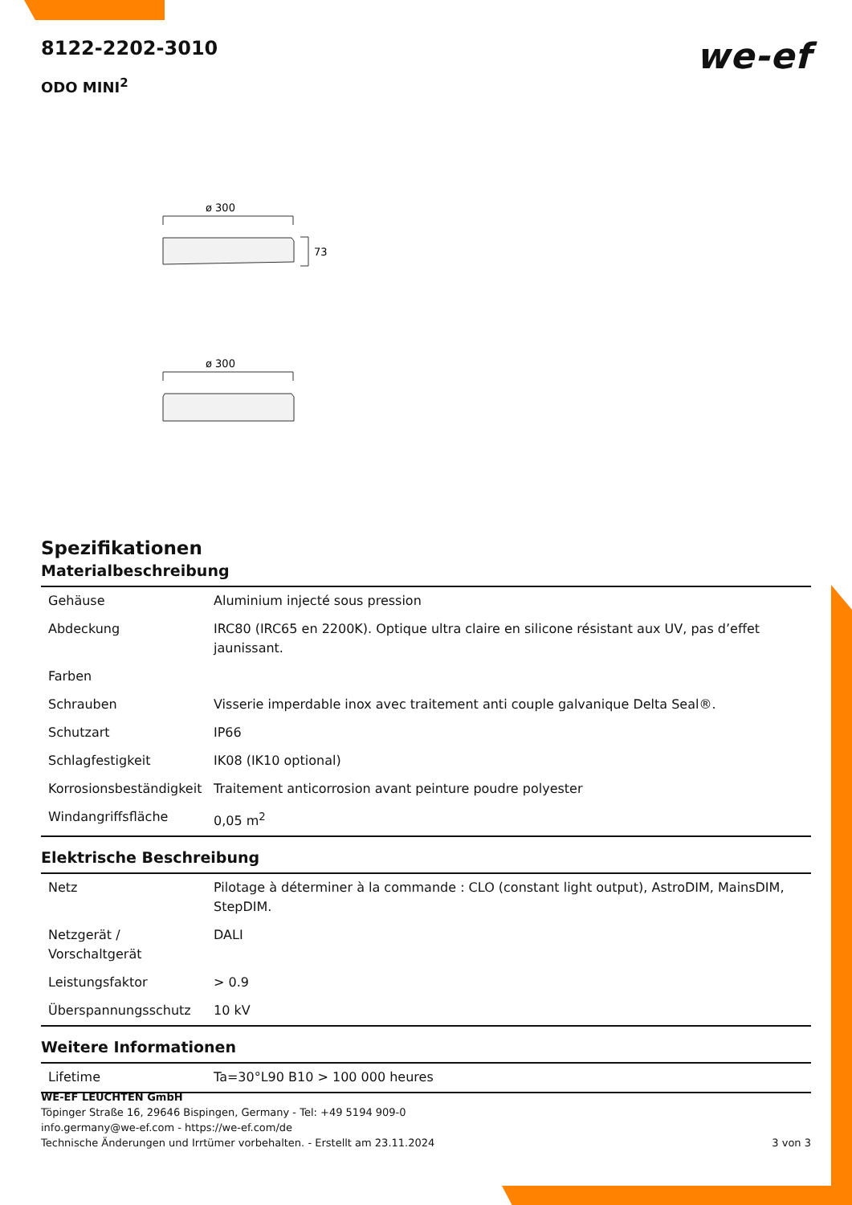8122-2202-3010
we-ef
ODO MINI<sup>2</sup>
ø 300
73
ø 300
Spezifikationen
Materialbeschreibung
| Gehäuse | Aluminium injecté sous pression |
| Abdeckung | IRC80 (IRC65 en 2200K). Optique ultra claire en silicone résistant aux UV, pas d’effet jaunissant. |
| Farben | |
| Schrauben | Visserie imperdable inox avec traitement anti couple galvanique Delta Seal®. |
| Schutzart | IP66 |
| Schlagfestigkeit | IK08 (IK10 optional) |
| Korrosionsbeständigkeit | Traitement anticorrosion avant peinture poudre polyester |
| Windangriffsfläche | 0,05 m<sup>2</sup> |
Elektrische Beschreibung
| Netz | Pilotage à déterminer à la commande : CLO (constant light output), AstroDIM, MainsDIM, StepDIM. |
| Netzgerät / Vorschaltgerät | DALI |
| Leistungsfaktor | > 0.9 |
| Überspannungsschutz | 10 kV |
Weitere Informationen
| Lifetime | Ta=30°L90 B10 > 100 000 heures |
WE-EF LEUCHTEN GmbH
Töpinger Straße 16, 29646 Bispingen, Germany - Tel: +49 5194 909-0
info.germany@we-ef.com - https://we-ef.com/de
Technische Änderungen und Irrtümer vorbehalten. - Erstellt am 23.11.2024 3 von 3